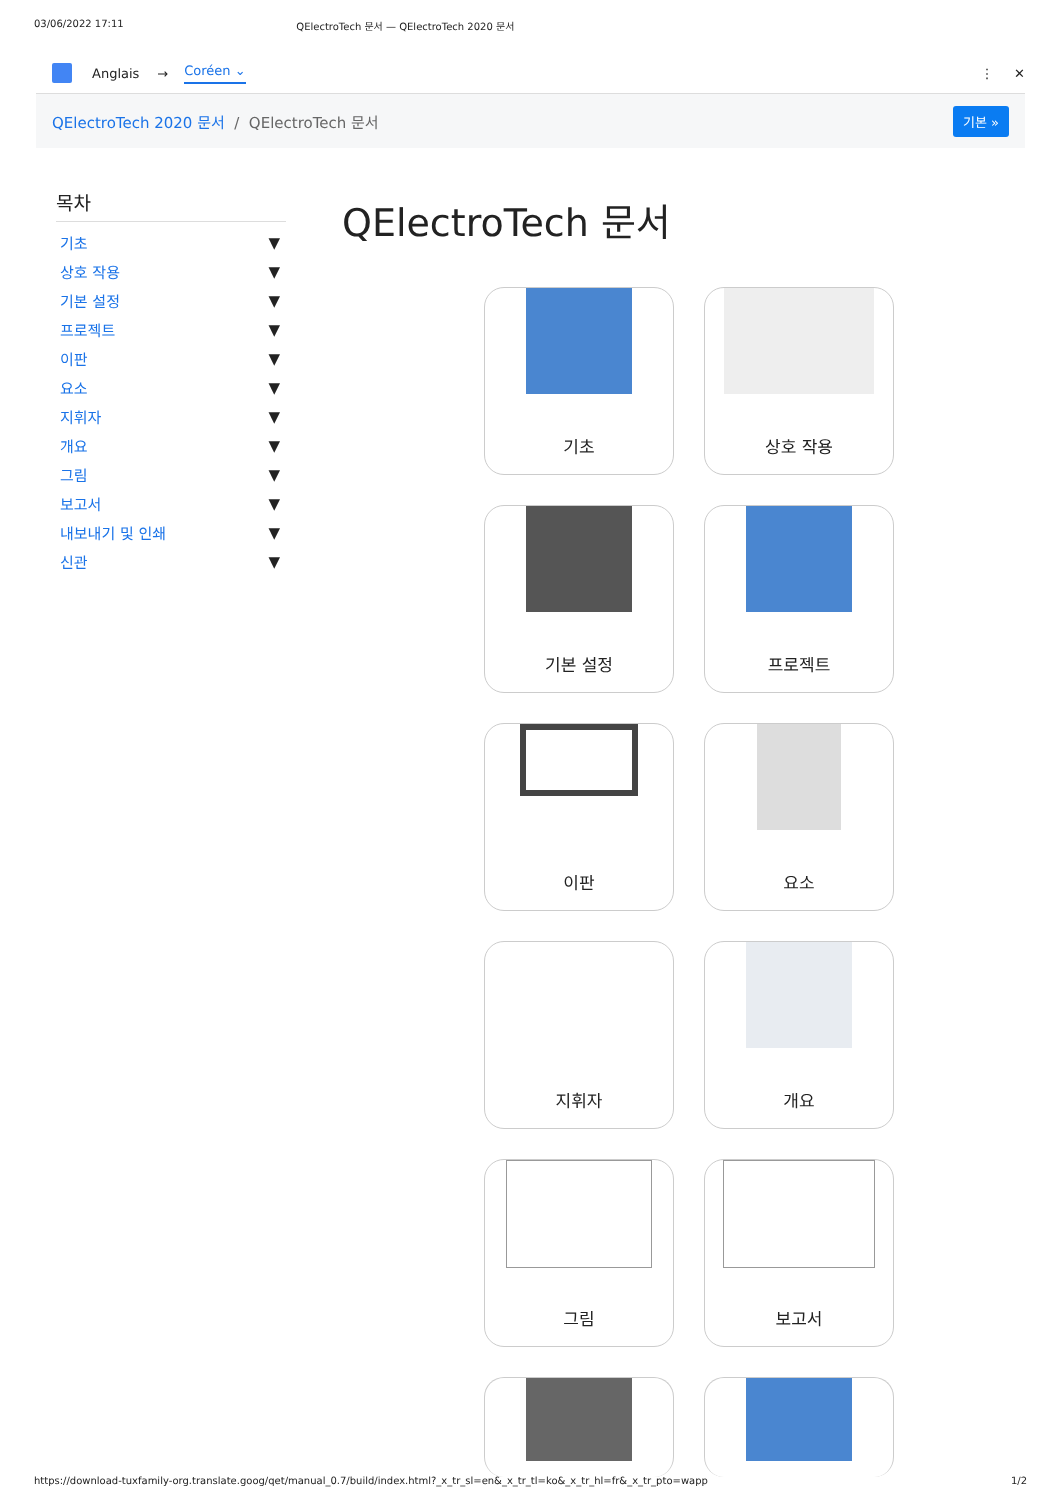03/06/2022 17:11 QElectroTech 문서 — QElectroTech 2020 문서
Anglais → Coréen ⌄ ⋮ ✕
QElectroTech 2020 문서 / QElectroTech 문서 기본 »
목차
기초 ▼
상호 작용 ▼
기본 설정 ▼
프로젝트 ▼
이판 ▼
요소 ▼
지휘자 ▼
개요 ▼
그림 ▼
보고서 ▼
내보내기 및 인쇄 ▼
신관 ▼
QElectroTech 문서
기초
상호 작용
기본 설정
프로젝트
이판
요소
지휘자
개요
그림
보고서
https://download-tuxfamily-org.translate.goog/qet/manual_0.7/build/index.html?_x_tr_sl=en&_x_tr_tl=ko&_x_tr_hl=fr&_x_tr_pto=wapp 1/2